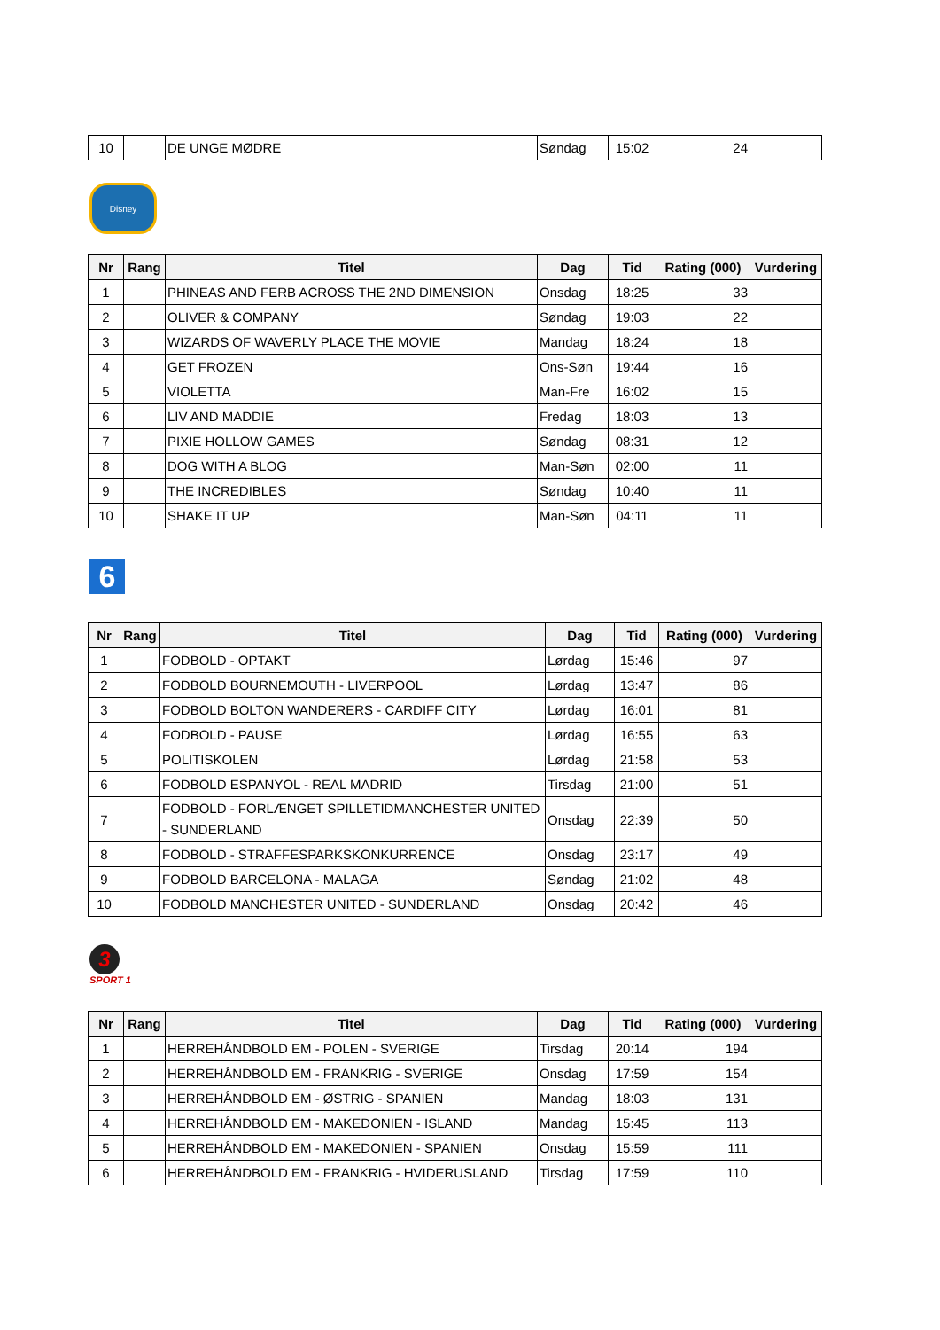| 10 | | DE UNGE MØDRE | Søndag | 15:02 | 24 | |
Disney
| Nr | Rang | Titel | Dag | Tid | Rating (000) | Vurdering |
| --- | --- | --- | --- | --- | --- | --- |
| 1 | | PHINEAS AND FERB ACROSS THE 2ND DIMENSION | Onsdag | 18:25 | 33 | |
| 2 | | OLIVER & COMPANY | Søndag | 19:03 | 22 | |
| 3 | | WIZARDS OF WAVERLY PLACE THE MOVIE | Mandag | 18:24 | 18 | |
| 4 | | GET FROZEN | Ons-Søn | 19:44 | 16 | |
| 5 | | VIOLETTA | Man-Fre | 16:02 | 15 | |
| 6 | | LIV AND MADDIE | Fredag | 18:03 | 13 | |
| 7 | | PIXIE HOLLOW GAMES | Søndag | 08:31 | 12 | |
| 8 | | DOG WITH A BLOG | Man-Søn | 02:00 | 11 | |
| 9 | | THE INCREDIBLES | Søndag | 10:40 | 11 | |
| 10 | | SHAKE IT UP | Man-Søn | 04:11 | 11 | |
6
| Nr | Rang | Titel | Dag | Tid | Rating (000) | Vurdering |
| --- | --- | --- | --- | --- | --- | --- |
| 1 | | FODBOLD - OPTAKT | Lørdag | 15:46 | 97 | |
| 2 | | FODBOLD BOURNEMOUTH - LIVERPOOL | Lørdag | 13:47 | 86 | |
| 3 | | FODBOLD BOLTON WANDERERS - CARDIFF CITY | Lørdag | 16:01 | 81 | |
| 4 | | FODBOLD - PAUSE | Lørdag | 16:55 | 63 | |
| 5 | | POLITISKOLEN | Lørdag | 21:58 | 53 | |
| 6 | | FODBOLD ESPANYOL - REAL MADRID | Tirsdag | 21:00 | 51 | |
| 7 | | FODBOLD - FORLÆNGET SPILLETIDMANCHESTER UNITED - SUNDERLAND | Onsdag | 22:39 | 50 | |
| 8 | | FODBOLD - STRAFFESPARKSKONKURRENCE | Onsdag | 23:17 | 49 | |
| 9 | | FODBOLD BARCELONA - MALAGA | Søndag | 21:02 | 48 | |
| 10 | | FODBOLD MANCHESTER UNITED - SUNDERLAND | Onsdag | 20:42 | 46 | |
3
SPORT 1
| Nr | Rang | Titel | Dag | Tid | Rating (000) | Vurdering |
| --- | --- | --- | --- | --- | --- | --- |
| 1 | | HERREHÅNDBOLD EM - POLEN - SVERIGE | Tirsdag | 20:14 | 194 | |
| 2 | | HERREHÅNDBOLD EM - FRANKRIG - SVERIGE | Onsdag | 17:59 | 154 | |
| 3 | | HERREHÅNDBOLD EM - ØSTRIG - SPANIEN | Mandag | 18:03 | 131 | |
| 4 | | HERREHÅNDBOLD EM - MAKEDONIEN - ISLAND | Mandag | 15:45 | 113 | |
| 5 | | HERREHÅNDBOLD EM - MAKEDONIEN - SPANIEN | Onsdag | 15:59 | 111 | |
| 6 | | HERREHÅNDBOLD EM - FRANKRIG - HVIDERUSLAND | Tirsdag | 17:59 | 110 | |